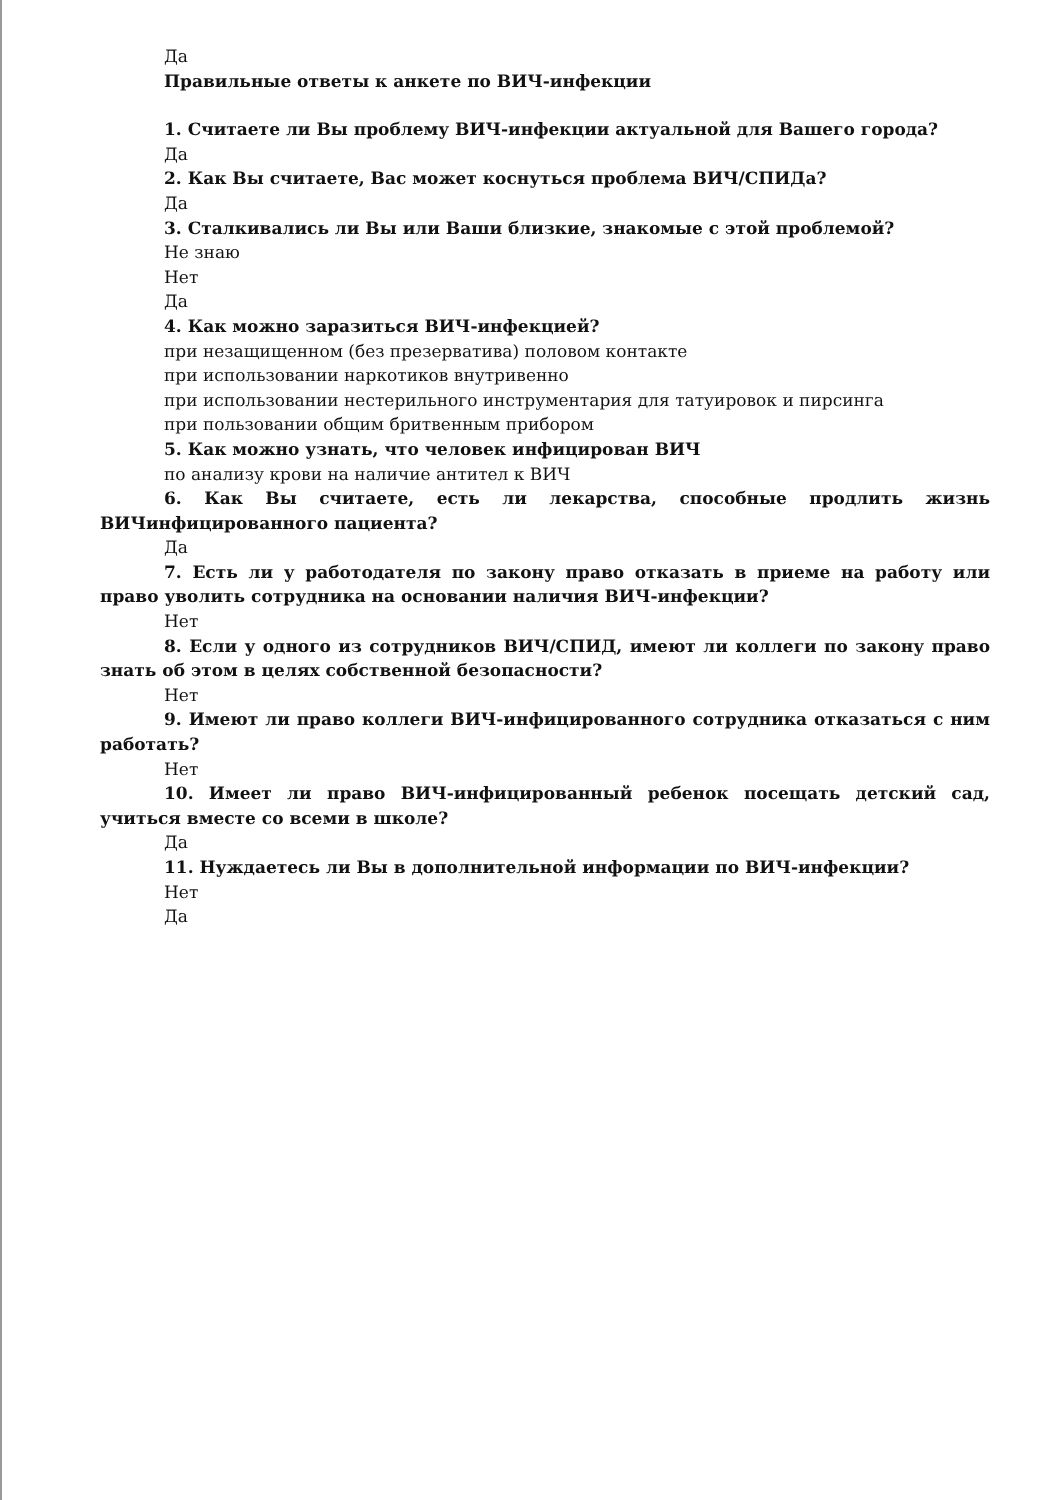Да
Правильные ответы к анкете по ВИЧ-инфекции
1. Считаете ли Вы проблему ВИЧ-инфекции актуальной для Вашего города?
Да
2. Как Вы считаете, Вас может коснуться проблема ВИЧ/СПИДа?
Да
3. Сталкивались ли Вы или Ваши близкие, знакомые с этой проблемой?
Не знаю
Нет
Да
4. Как можно заразиться ВИЧ-инфекцией?
при незащищенном (без презерватива) половом контакте
при использовании наркотиков внутривенно
при использовании нестерильного инструментария для татуировок и пирсинга
при пользовании общим бритвенным прибором
5. Как можно узнать, что человек инфицирован ВИЧ
по анализу крови на наличие антител к ВИЧ
6. Как Вы считаете, есть ли лекарства, способные продлить жизнь ВИЧинфицированного пациента?
Да
7. Есть ли у работодателя по закону право отказать в приеме на работу или право уволить сотрудника на основании наличия ВИЧ-инфекции?
Нет
8. Если у одного из сотрудников ВИЧ/СПИД, имеют ли коллеги по закону право знать об этом в целях собственной безопасности?
Нет
9. Имеют ли право коллеги ВИЧ-инфицированного сотрудника отказаться с ним работать?
Нет
10. Имеет ли право ВИЧ-инфицированный ребенок посещать детский сад, учиться вместе со всеми в школе?
Да
11. Нуждаетесь ли Вы в дополнительной информации по ВИЧ-инфекции?
Нет
Да